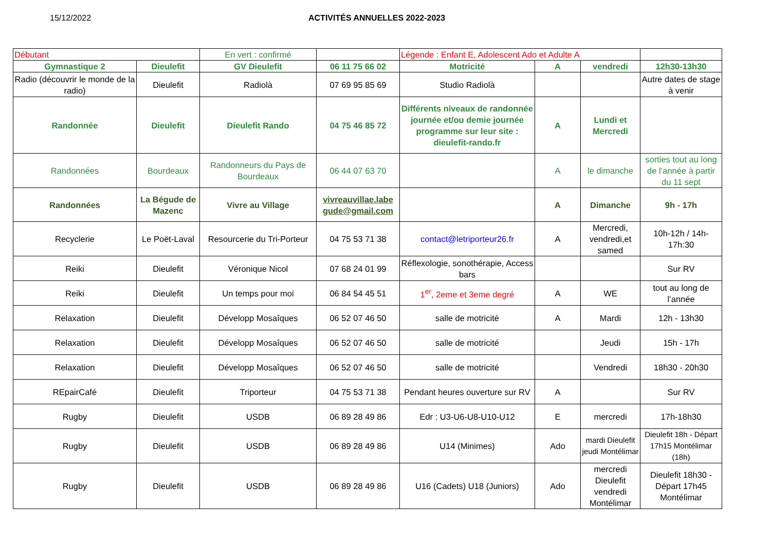15/12/2022 ACTIVITÉS ANNUELLES 2022-2023
| Débutant | | En vert : confirmé | | Légende : Enfant E, Adolescent Ado et Adulte A | | | |
| Gymnastique 2 | Dieulefit | GV Dieulefit | 06 11 75 66 02 | Motricité | A | vendredi | 12h30-13h30 |
| Radio (découvrir le monde de la radio) | Dieulefit | Radiolà | 07 69 95 85 69 | Studio Radiolà | | | Autre dates de stage à venir |
| Randonnée | Dieulefit | Dieulefit Rando | 04 75 46 85 72 | Différents niveaux de randonnée journée et/ou demie journée programme sur leur site : dieulefit-rando.fr | A | Lundi et Mercredi | |
| Randonnées | Bourdeaux | Randonneurs du Pays de Bourdeaux | 06 44 07 63 70 | | A | le dimanche | sorties tout au long de l’année à partir du 11 sept |
| Randonnées | La Bégude de Mazenc | Vivre au Village | vivreauvillae.labe gude@gmail.com | | A | Dimanche | 9h - 17h |
| Recyclerie | Le Poët-Laval | Resourcerie du Tri-Porteur | 04 75 53 71 38 | contact@letriporteur26.fr | A | Mercredi, vendredi,et samed | 10h-12h / 14h-17h:30 |
| Reiki | Dieulefit | Véronique Nicol | 07 68 24 01 99 | Réflexologie, sonothérapie, Access bars | | | Sur RV |
| Reiki | Dieulefit | Un temps pour moi | 06 84 54 45 51 | 1<sup>er</sup>, 2eme et 3eme degré | A | WE | tout au long de l’année |
| Relaxation | Dieulefit | Développ Mosaîques | 06 52 07 46 50 | salle de motricité | A | Mardi | 12h - 13h30 |
| Relaxation | Dieulefit | Développ Mosaîques | 06 52 07 46 50 | salle de motricité | | Jeudi | 15h - 17h |
| Relaxation | Dieulefit | Développ Mosaîques | 06 52 07 46 50 | salle de motricité | | Vendredi | 18h30 - 20h30 |
| REpairCafé | Dieulefit | Triporteur | 04 75 53 71 38 | Pendant heures ouverture sur RV | A | | Sur RV |
| Rugby | Dieulefit | USDB | 06 89 28 49 86 | Edr : U3-U6-U8-U10-U12 | E | mercredi | 17h-18h30 |
| Rugby | Dieulefit | USDB | 06 89 28 49 86 | U14 (Minimes) | Ado | mardi Dieulefit jeudi Montélimar | Dieulefit 18h - Départ 17h15 Montélimar (18h) |
| Rugby | Dieulefit | USDB | 06 89 28 49 86 | U16 (Cadets) U18 (Juniors) | Ado | mercredi Dieulefit vendredi Montélimar | Dieulefit 18h30 - Départ 17h45 Montélimar |